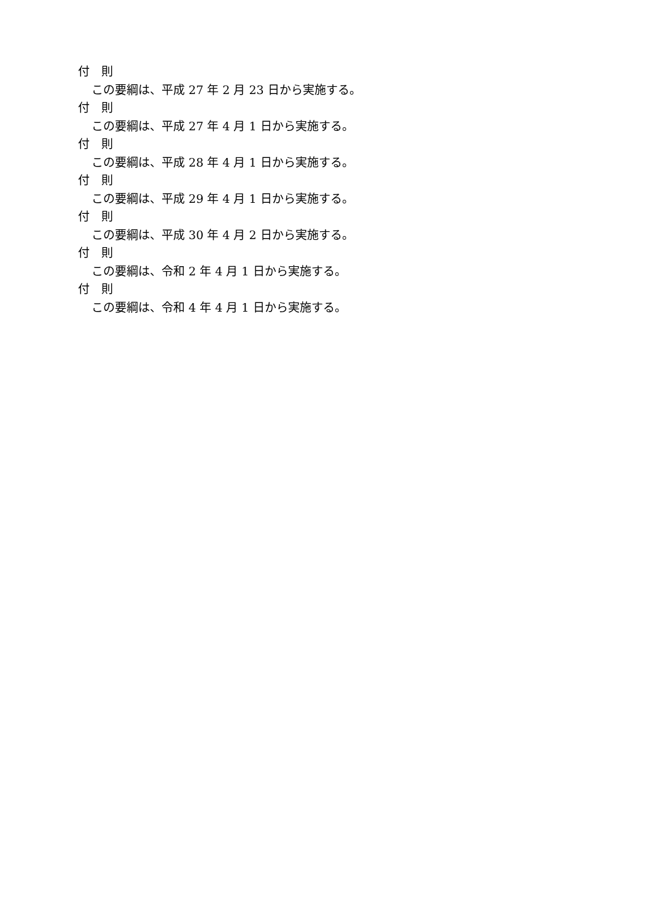付　則
この要綱は、平成 27 年 2 月 23 日から実施する。
付　則
この要綱は、平成 27 年 4 月 1 日から実施する。
付　則
この要綱は、平成 28 年 4 月 1 日から実施する。
付　則
この要綱は、平成 29 年 4 月 1 日から実施する。
付　則
この要綱は、平成 30 年 4 月 2 日から実施する。
付　則
この要綱は、令和 2 年 4 月 1 日から実施する。
付　則
この要綱は、令和 4 年 4 月 1 日から実施する。